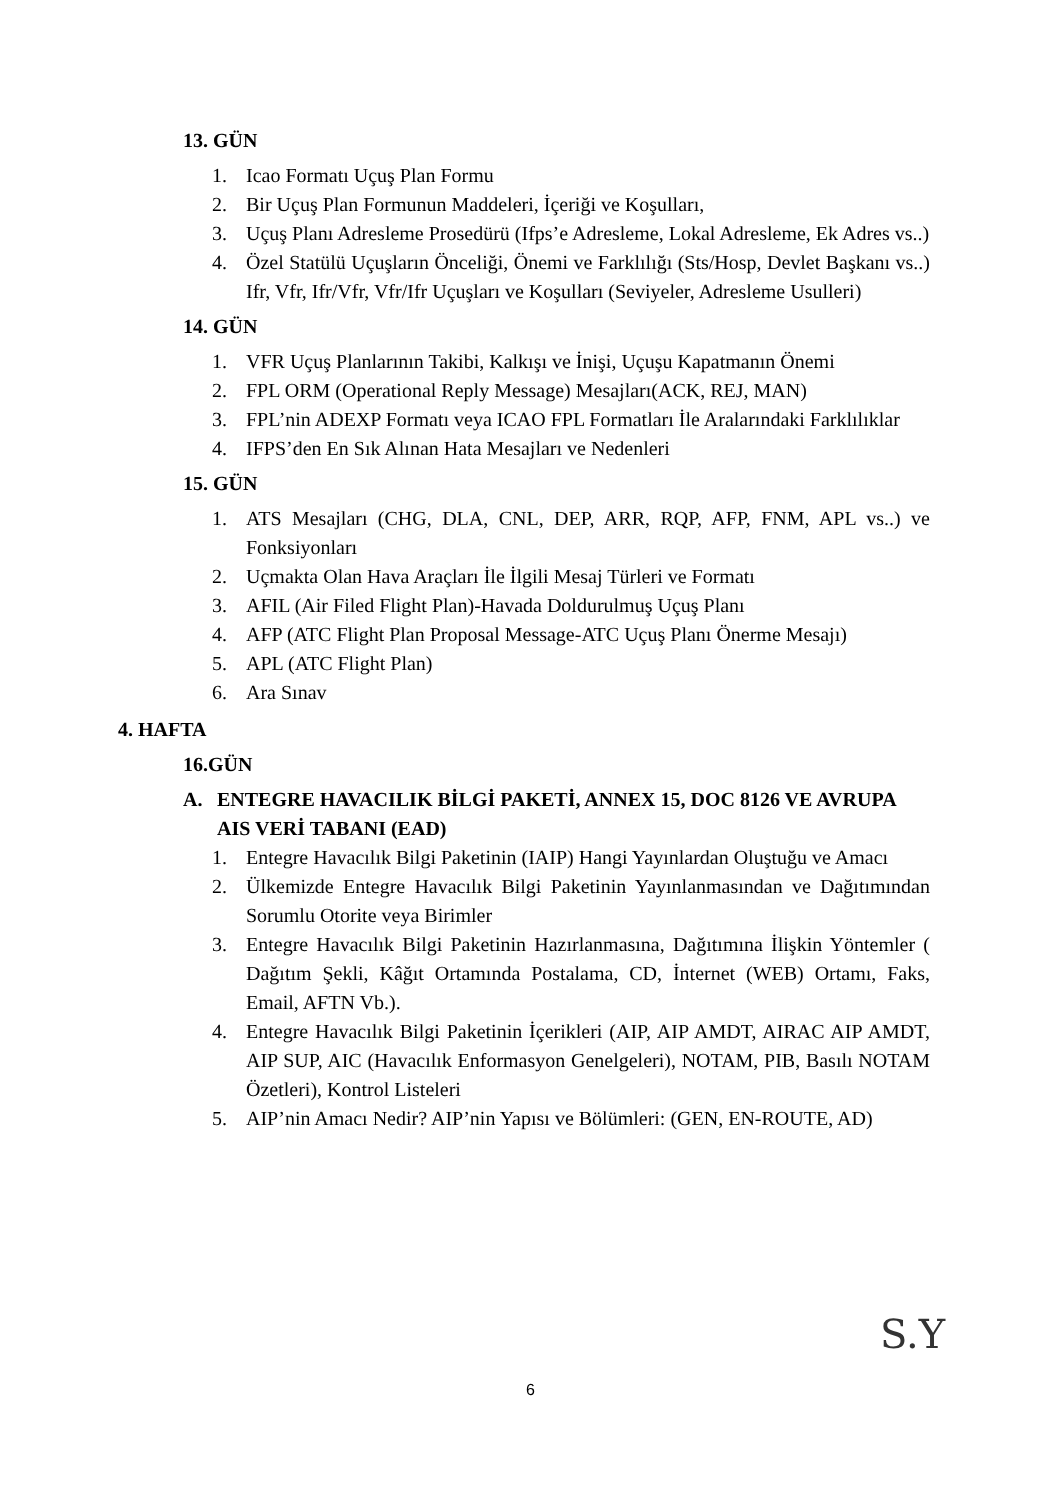13. GÜN
1. Icao Formatı Uçuş Plan Formu
2. Bir Uçuş Plan Formunun Maddeleri, İçeriği ve Koşulları,
3. Uçuş Planı Adresleme Prosedürü (Ifps’e Adresleme, Lokal Adresleme, Ek Adres vs..)
4. Özel Statülü Uçuşların Önceliği, Önemi ve Farklılığı (Sts/Hosp, Devlet Başkanı vs..) Ifr, Vfr, Ifr/Vfr, Vfr/Ifr Uçuşları ve Koşulları (Seviyeler, Adresleme Usulleri)
14. GÜN
1. VFR Uçuş Planlarının Takibi, Kalkışı ve İnişi, Uçuşu Kapatmanın Önemi
2. FPL ORM (Operational Reply Message) Mesajları(ACK, REJ, MAN)
3. FPL’nin ADEXP Formatı veya ICAO FPL Formatları İle Aralarındaki Farklılıklar
4. IFPS’den En Sık Alınan Hata Mesajları ve Nedenleri
15. GÜN
1. ATS Mesajları (CHG, DLA, CNL, DEP, ARR, RQP, AFP, FNM, APL vs..) ve Fonksiyonları
2. Uçmakta Olan Hava Araçları İle İlgili Mesaj Türleri ve Formatı
3. AFIL (Air Filed Flight Plan)-Havada Doldurulmuş Uçuş Planı
4. AFP (ATC Flight Plan Proposal Message-ATC Uçuş Planı Önerme Mesajı)
5. APL (ATC Flight Plan)
6. Ara Sınav
4. HAFTA
16.GÜN
A. ENTEGRE HAVACILIK BİLGİ PAKETİ, ANNEX 15, DOC 8126 VE AVRUPA AIS VERİ TABANI (EAD)
1. Entegre Havacılık Bilgi Paketinin (IAIP) Hangi Yayınlardan Oluştuğu ve Amacı
2. Ülkemizde Entegre Havacılık Bilgi Paketinin Yayınlanmasından ve Dağıtımından Sorumlu Otorite veya Birimler
3. Entegre Havacılık Bilgi Paketinin Hazırlanmasına, Dağıtımına İlişkin Yöntemler ( Dağıtım Şekli, Kâğıt Ortamında Postalama, CD, İnternet (WEB) Ortamı, Faks, Email, AFTN Vb.).
4. Entegre Havacılık Bilgi Paketinin İçerikleri (AIP, AIP AMDT, AIRAC AIP AMDT, AIP SUP, AIC (Havacılık Enformasyon Genelgeleri), NOTAM, PIB, Basılı NOTAM Özetleri), Kontrol Listeleri
5. AIP’nin Amacı Nedir? AIP’nin Yapısı ve Bölümleri: (GEN, EN-ROUTE, AD)
6
S.Y